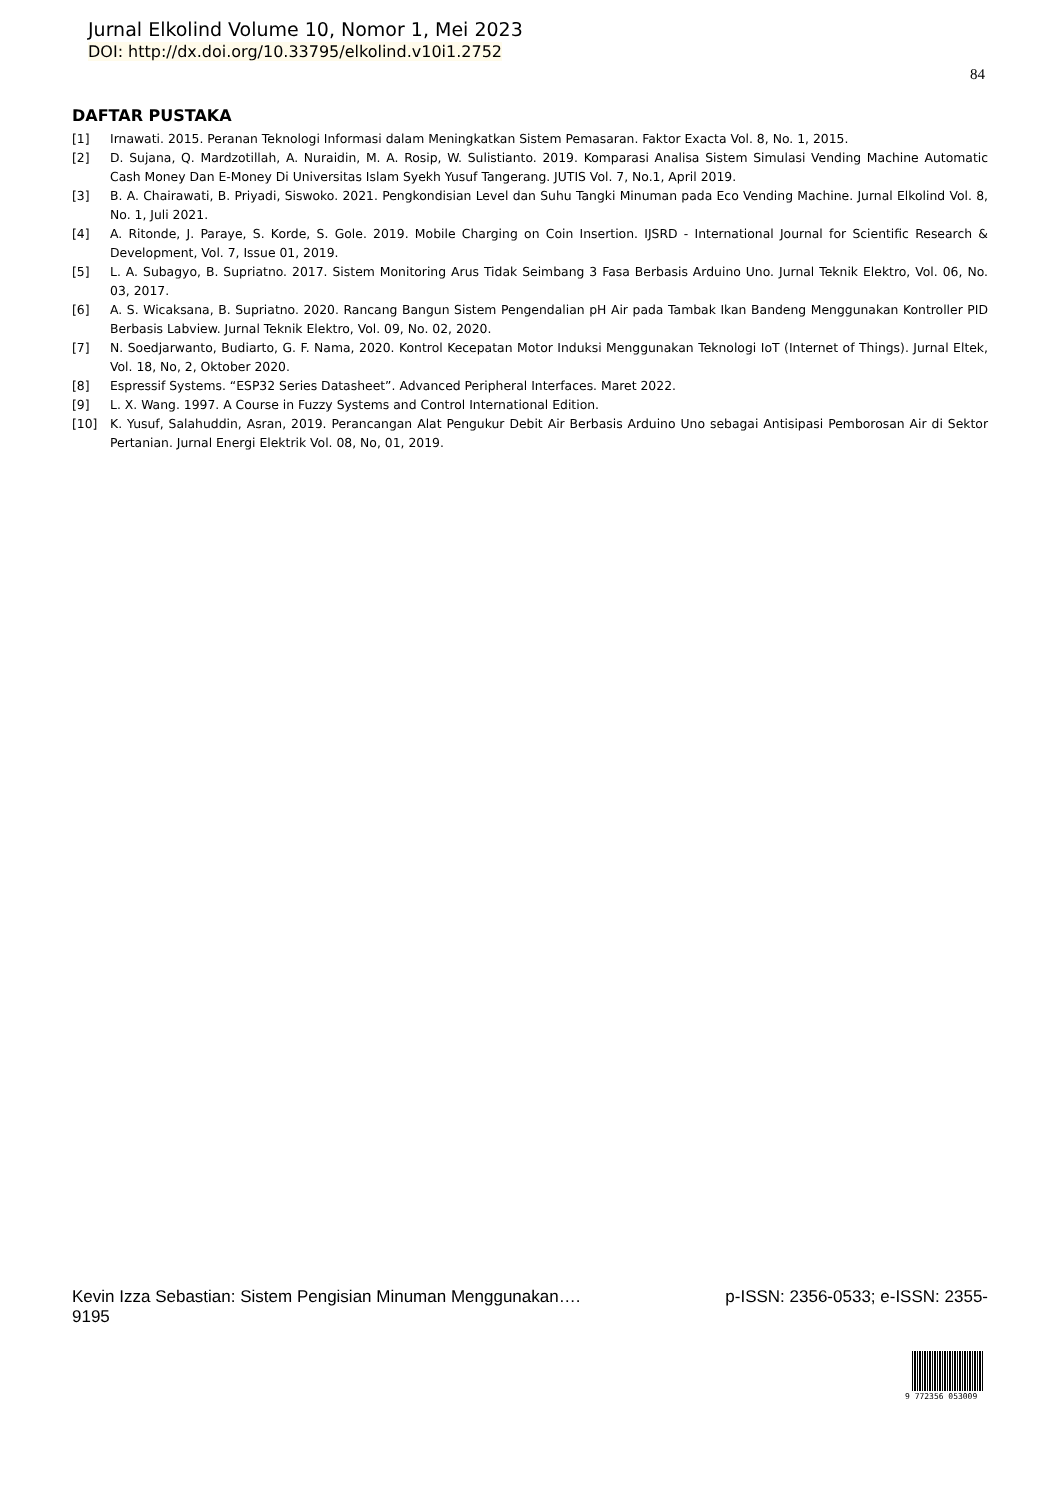Jurnal Elkolind Volume 10, Nomor 1, Mei 2023
DOI: http://dx.doi.org/10.33795/elkolind.v10i1.2752
84
DAFTAR PUSTAKA
[1] Irnawati. 2015. Peranan Teknologi Informasi dalam Meningkatkan Sistem Pemasaran. Faktor Exacta Vol. 8, No. 1, 2015.
[2] D. Sujana, Q. Mardzotillah, A. Nuraidin, M. A. Rosip, W. Sulistianto. 2019. Komparasi Analisa Sistem Simulasi Vending Machine Automatic Cash Money Dan E-Money Di Universitas Islam Syekh Yusuf Tangerang. JUTIS Vol. 7, No.1, April 2019.
[3] B. A. Chairawati, B. Priyadi, Siswoko. 2021. Pengkondisian Level dan Suhu Tangki Minuman pada Eco Vending Machine. Jurnal Elkolind Vol. 8, No. 1, Juli 2021.
[4] A. Ritonde, J. Paraye, S. Korde, S. Gole. 2019. Mobile Charging on Coin Insertion. IJSRD - International Journal for Scientific Research & Development, Vol. 7, Issue 01, 2019.
[5] L. A. Subagyo, B. Supriatno. 2017. Sistem Monitoring Arus Tidak Seimbang 3 Fasa Berbasis Arduino Uno. Jurnal Teknik Elektro, Vol. 06, No. 03, 2017.
[6] A. S. Wicaksana, B. Supriatno. 2020. Rancang Bangun Sistem Pengendalian pH Air pada Tambak Ikan Bandeng Menggunakan Kontroller PID Berbasis Labview. Jurnal Teknik Elektro, Vol. 09, No. 02, 2020.
[7] N. Soedjarwanto, Budiarto, G. F. Nama, 2020. Kontrol Kecepatan Motor Induksi Menggunakan Teknologi IoT (Internet of Things). Jurnal Eltek, Vol. 18, No, 2, Oktober 2020.
[8] Espressif Systems. “ESP32 Series Datasheet”. Advanced Peripheral Interfaces. Maret 2022.
[9] L. X. Wang. 1997. A Course in Fuzzy Systems and Control International Edition.
[10] K. Yusuf, Salahuddin, Asran, 2019. Perancangan Alat Pengukur Debit Air Berbasis Arduino Uno sebagai Antisipasi Pemborosan Air di Sektor Pertanian. Jurnal Energi Elektrik Vol. 08, No, 01, 2019.
Kevin Izza Sebastian: Sistem Pengisian Minuman Menggunakan…. p-ISSN: 2356-0533; e-ISSN: 2355-
9195
9 772356 053009